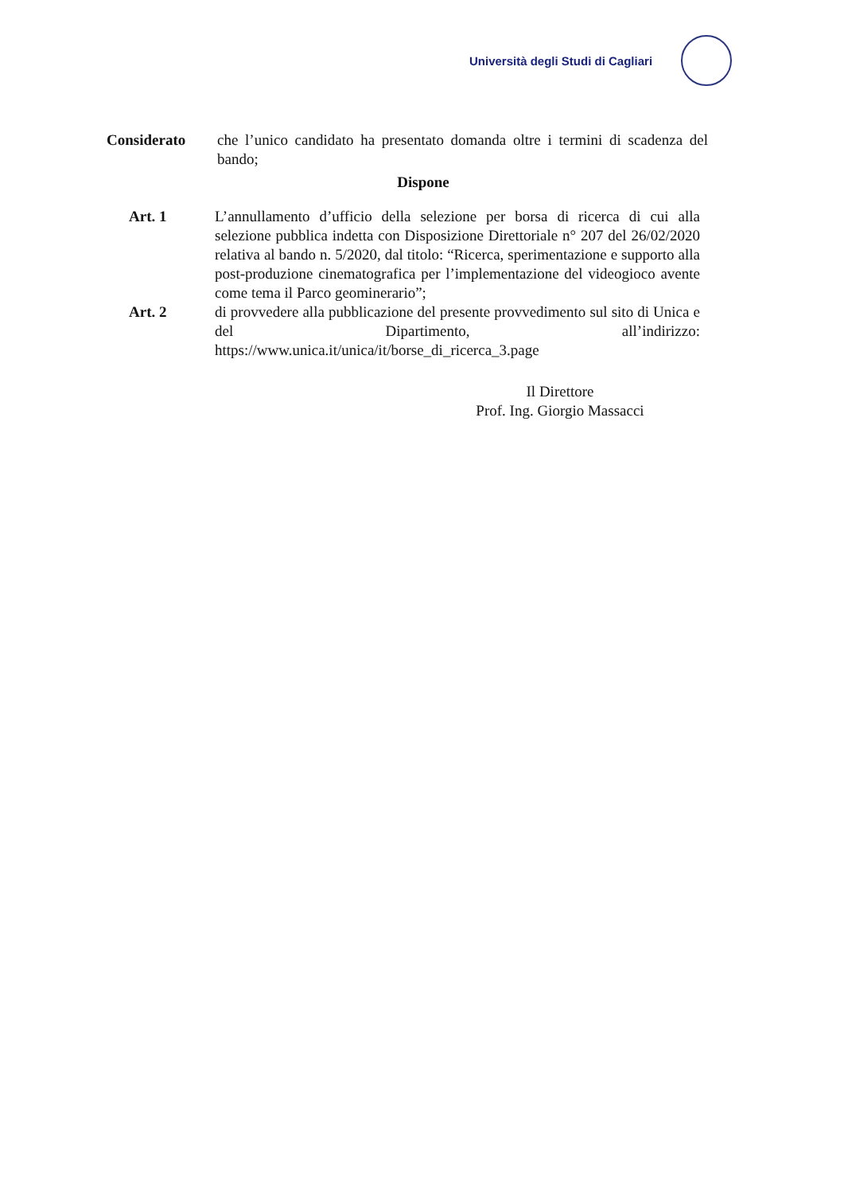Università degli Studi di Cagliari
Considerato che l’unico candidato ha presentato domanda oltre i termini di scadenza del bando;
Dispone
Art. 1 L’annullamento d’ufficio della selezione per borsa di ricerca di cui alla selezione pubblica indetta con Disposizione Direttoriale n° 207 del 26/02/2020 relativa al bando n. 5/2020, dal titolo: “Ricerca, sperimentazione e supporto alla post-produzione cinematografica per l’implementazione del videogioco avente come tema il Parco geominerario”;
Art. 2 di provvedere alla pubblicazione del presente provvedimento sul sito di Unica e del Dipartimento, all’indirizzo: https://www.unica.it/unica/it/borse_di_ricerca_3.page
Il Direttore
Prof. Ing. Giorgio Massacci